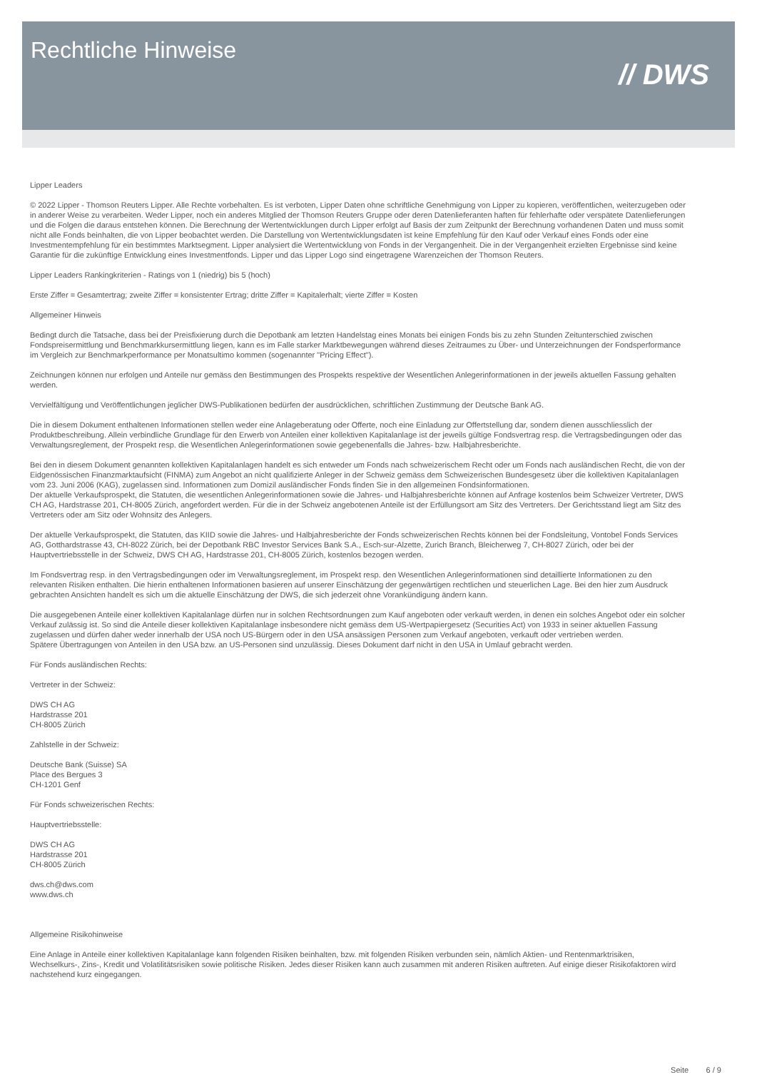Rechtliche Hinweise
// DWS
Lipper Leaders
© 2022 Lipper - Thomson Reuters Lipper. Alle Rechte vorbehalten. Es ist verboten, Lipper Daten ohne schriftliche Genehmigung von Lipper zu kopieren, veröffentlichen, weiterzugeben oder in anderer Weise zu verarbeiten. Weder Lipper, noch ein anderes Mitglied der Thomson Reuters Gruppe oder deren Datenlieferanten haften für fehlerhafte oder verspätete Datenlieferungen und die Folgen die daraus entstehen können. Die Berechnung der Wertentwicklungen durch Lipper erfolgt auf Basis der zum Zeitpunkt der Berechnung vorhandenen Daten und muss somit nicht alle Fonds beinhalten, die von Lipper beobachtet werden. Die Darstellung von Wertentwicklungsdaten ist keine Empfehlung für den Kauf oder Verkauf eines Fonds oder eine Investmentempfehlung für ein bestimmtes Marktsegment. Lipper analysiert die Wertentwicklung von Fonds in der Vergangenheit. Die in der Vergangenheit erzielten Ergebnisse sind keine Garantie für die zukünftige Entwicklung eines Investmentfonds. Lipper und das Lipper Logo sind eingetragene Warenzeichen der Thomson Reuters.
Lipper Leaders Rankingkriterien - Ratings von 1 (niedrig) bis 5 (hoch)
Erste Ziffer = Gesamtertrag; zweite Ziffer = konsistenter Ertrag; dritte Ziffer = Kapitalerhalt; vierte Ziffer = Kosten
Allgemeiner Hinweis
Bedingt durch die Tatsache, dass bei der Preisfixierung durch die Depotbank am letzten Handelstag eines Monats bei einigen Fonds bis zu zehn Stunden Zeitunterschied zwischen Fondspreisermittlung und Benchmarkkursermittlung liegen, kann es im Falle starker Marktbewegungen während dieses Zeitraumes zu Über- und Unterzeichnungen der Fondsperformance im Vergleich zur Benchmarkperformance per Monatsultimo kommen (sogenannter "Pricing Effect").
Zeichnungen können nur erfolgen und Anteile nur gemäss den Bestimmungen des Prospekts respektive der Wesentlichen Anlegerinformationen in der jeweils aktuellen Fassung gehalten werden.
Vervielfältigung und Veröffentlichungen jeglicher DWS-Publikationen bedürfen der ausdrücklichen, schriftlichen Zustimmung der Deutsche Bank AG.
Die in diesem Dokument enthaltenen Informationen stellen weder eine Anlageberatung oder Offerte, noch eine Einladung zur Offertstellung dar, sondern dienen ausschliesslich der Produktbeschreibung. Allein verbindliche Grundlage für den Erwerb von Anteilen einer kollektiven Kapitalanlage ist der jeweils gültige Fondsvertrag resp. die Vertragsbedingungen oder das Verwaltungsreglement, der Prospekt resp. die Wesentlichen Anlegerinformationen sowie gegebenenfalls die Jahres- bzw. Halbjahresberichte.
Bei den in diesem Dokument genannten kollektiven Kapitalanlagen handelt es sich entweder um Fonds nach schweizerischem Recht oder um Fonds nach ausländischen Recht, die von der Eidgenössischen Finanzmarktaufsicht (FINMA) zum Angebot an nicht qualifizierte Anleger in der Schweiz gemäss dem Schweizerischen Bundesgesetz über die kollektiven Kapitalanlagen vom 23. Juni 2006 (KAG), zugelassen sind. Informationen zum Domizil ausländischer Fonds finden Sie in den allgemeinen Fondsinformationen.
Der aktuelle Verkaufsprospekt, die Statuten, die wesentlichen Anlegerinformationen sowie die Jahres- und Halbjahresberichte können auf Anfrage kostenlos beim Schweizer Vertreter, DWS CH AG, Hardstrasse 201, CH-8005 Zürich, angefordert werden. Für die in der Schweiz angebotenen Anteile ist der Erfüllungsort am Sitz des Vertreters. Der Gerichtsstand liegt am Sitz des Vertreters oder am Sitz oder Wohnsitz des Anlegers.
Der aktuelle Verkaufsprospekt, die Statuten, das KIID sowie die Jahres- und Halbjahresberichte der Fonds schweizerischen Rechts können bei der Fondsleitung, Vontobel Fonds Services AG, Gotthardstrasse 43, CH-8022 Zürich, bei der Depotbank RBC Investor Services Bank S.A., Esch-sur-Alzette, Zurich Branch, Bleicherweg 7, CH-8027 Zürich, oder bei der Hauptvertriebsstelle in der Schweiz, DWS CH AG, Hardstrasse 201, CH-8005 Zürich, kostenlos bezogen werden.
Im Fondsvertrag resp. in den Vertragsbedingungen oder im Verwaltungsreglement, im Prospekt resp. den Wesentlichen Anlegerinformationen sind detaillierte Informationen zu den relevanten Risiken enthalten. Die hierin enthaltenen Informationen basieren auf unserer Einschätzung der gegenwärtigen rechtlichen und steuerlichen Lage. Bei den hier zum Ausdruck gebrachten Ansichten handelt es sich um die aktuelle Einschätzung der DWS, die sich jederzeit ohne Vorankündigung ändern kann.
Die ausgegebenen Anteile einer kollektiven Kapitalanlage dürfen nur in solchen Rechtsordnungen zum Kauf angeboten oder verkauft werden, in denen ein solches Angebot oder ein solcher Verkauf zulässig ist. So sind die Anteile dieser kollektiven Kapitalanlage insbesondere nicht gemäss dem US-Wertpapiergesetz (Securities Act) von 1933 in seiner aktuellen Fassung zugelassen und dürfen daher weder innerhalb der USA noch US-Bürgern oder in den USA ansässigen Personen zum Verkauf angeboten, verkauft oder vertrieben werden.
Spätere Übertragungen von Anteilen in den USA bzw. an US-Personen sind unzulässig. Dieses Dokument darf nicht in den USA in Umlauf gebracht werden.
Für Fonds ausländischen Rechts:
Vertreter in der Schweiz:
DWS CH AG
Hardstrasse 201
CH-8005 Zürich
Zahlstelle in der Schweiz:
Deutsche Bank (Suisse) SA
Place des Bergues 3
CH-1201 Genf
Für Fonds schweizerischen Rechts:
Hauptvertriebsstelle:
DWS CH AG
Hardstrasse 201
CH-8005 Zürich
dws.ch@dws.com
www.dws.ch
Allgemeine Risikohinweise
Eine Anlage in Anteile einer kollektiven Kapitalanlage kann folgenden Risiken beinhalten, bzw. mit folgenden Risiken verbunden sein, nämlich Aktien- und Rentenmarktrisiken, Wechselkurs-, Zins-, Kredit und Volatilitätsrisiken sowie politische Risiken. Jedes dieser Risiken kann auch zusammen mit anderen Risiken auftreten. Auf einige dieser Risikofaktoren wird nachstehend kurz eingegangen.
Seite 6 / 9